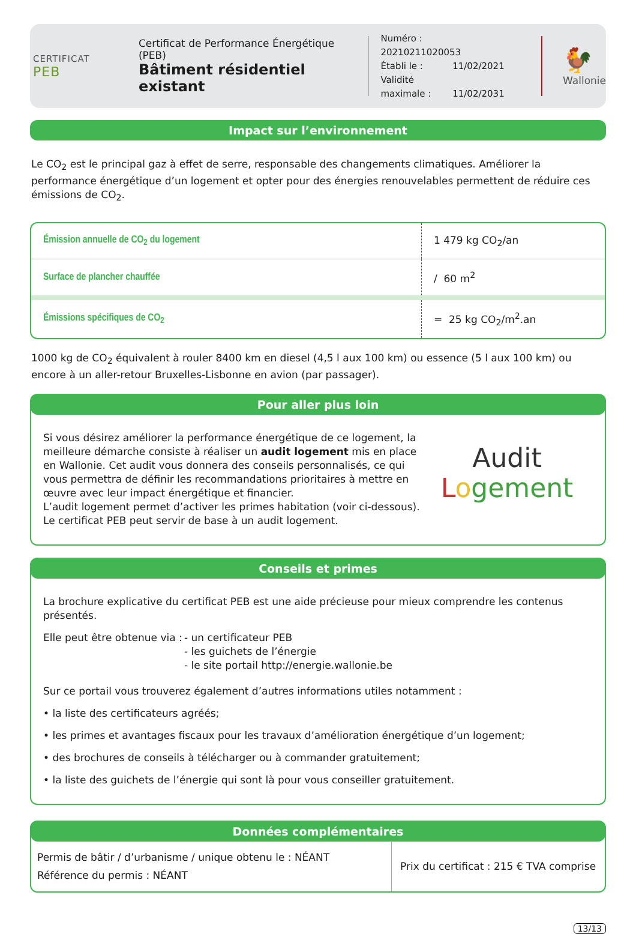CERTIFICAT
PEB
Certificat de Performance Énergétique (PEB)
Bâtiment résidentiel existant
Numéro : 20210211020053
Établi le : 11/02/2021
Validité maximale : 11/02/2031
🐓
Wallonie
Impact sur l’environnement
Le CO<sub>2</sub> est le principal gaz à effet de serre, responsable des changements climatiques. Améliorer la performance énergétique d’un logement et opter pour des énergies renouvelables permettent de réduire ces émissions de CO<sub>2</sub>.
| Émission annuelle de CO<sub>2</sub> du logement | 1 479 kg CO<sub>2</sub>/an |
| Surface de plancher chauffée | / 60 m<sup>2</sup> |
| Émissions spécifiques de CO<sub>2</sub> | = 25 kg CO<sub>2</sub>/m<sup>2</sup>.an |
1000 kg de CO<sub>2</sub> équivalent à rouler 8400 km en diesel (4,5 l aux 100 km) ou essence (5 l aux 100 km) ou encore à un aller-retour Bruxelles-Lisbonne en avion (par passager).
Pour aller plus loin
Si vous désirez améliorer la performance énergétique de ce logement, la meilleure démarche consiste à réaliser un audit logement mis en place en Wallonie. Cet audit vous donnera des conseils personnalisés, ce qui vous permettra de définir les recommandations prioritaires à mettre en œuvre avec leur impact énergétique et financier.
L’audit logement permet d’activer les primes habitation (voir ci-dessous).
Le certificat PEB peut servir de base à un audit logement.
Audit
Logement
Conseils et primes
La brochure explicative du certificat PEB est une aide précieuse pour mieux comprendre les contenus présentés.
Elle peut être obtenue via :
- un certificateur PEB
- les guichets de l’énergie
- le site portail http://energie.wallonie.be
Sur ce portail vous trouverez également d’autres informations utiles notamment :
• la liste des certificateurs agréés;
• les primes et avantages fiscaux pour les travaux d’amélioration énergétique d’un logement;
• des brochures de conseils à télécharger ou à commander gratuitement;
• la liste des guichets de l’énergie qui sont là pour vous conseiller gratuitement.
Données complémentaires
| Permis de bâtir / d’urbanisme / unique obtenu le : NÉANT Référence du permis : NÉANT | Prix du certificat : 215 € TVA comprise |
13/13